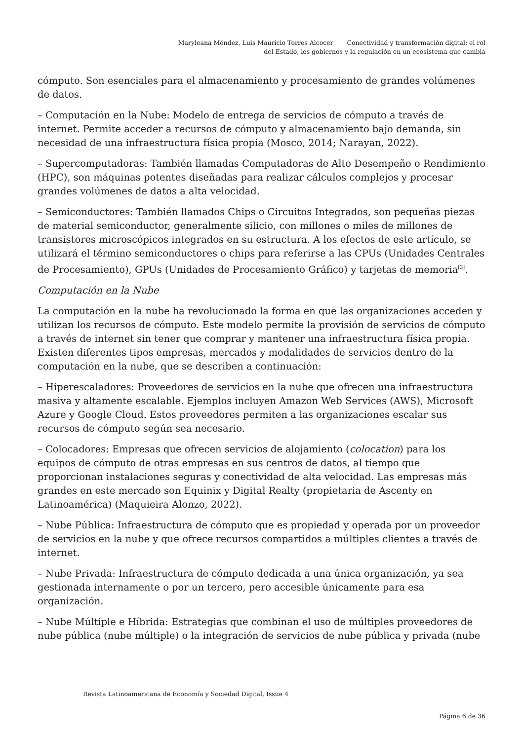Maryleana Méndez, Luis Mauricio Torres Alcocer Conectividad y transformación digital: el rol
del Estado, los gobiernos y la regulación en un ecosistema que cambia
cómputo. Son esenciales para el almacenamiento y procesamiento de grandes volúmenes de datos.
– Computación en la Nube: Modelo de entrega de servicios de cómputo a través de internet. Permite acceder a recursos de cómputo y almacenamiento bajo demanda, sin necesidad de una infraestructura física propia (Mosco, 2014; Narayan, 2022).
– Supercomputadoras: También llamadas Computadoras de Alto Desempeño o Rendimiento (HPC), son máquinas potentes diseñadas para realizar cálculos complejos y procesar grandes volúmenes de datos a alta velocidad.
– Semiconductores: También llamados Chips o Circuitos Integrados, son pequeñas piezas de material semiconductor, generalmente silicio, con millones o miles de millones de transistores microscópicos integrados en su estructura. A los efectos de este artículo, se utilizará el término semiconductores o chips para referirse a las CPUs (Unidades Centrales de Procesamiento), GPUs (Unidades de Procesamiento Gráfico) y tarjetas de memoria<sup>[3]</sup>.
Computación en la Nube
La computación en la nube ha revolucionado la forma en que las organizaciones acceden y utilizan los recursos de cómputo. Este modelo permite la provisión de servicios de cómputo a través de internet sin tener que comprar y mantener una infraestructura física propia. Existen diferentes tipos empresas, mercados y modalidades de servicios dentro de la computación en la nube, que se describen a continuación:
– Hiperescaladores: Proveedores de servicios en la nube que ofrecen una infraestructura masiva y altamente escalable. Ejemplos incluyen Amazon Web Services (AWS), Microsoft Azure y Google Cloud. Estos proveedores permiten a las organizaciones escalar sus recursos de cómputo según sea necesario.
– Colocadores: Empresas que ofrecen servicios de alojamiento (colocation) para los equipos de cómputo de otras empresas en sus centros de datos, al tiempo que proporcionan instalaciones seguras y conectividad de alta velocidad. Las empresas más grandes en este mercado son Equinix y Digital Realty (propietaria de Ascenty en Latinoamérica) (Maquieira Alonzo, 2022).
– Nube Pública: Infraestructura de cómputo que es propiedad y operada por un proveedor de servicios en la nube y que ofrece recursos compartidos a múltiples clientes a través de internet.
– Nube Privada: Infraestructura de cómputo dedicada a una única organización, ya sea gestionada internamente o por un tercero, pero accesible únicamente para esa organización.
– Nube Múltiple e Híbrida: Estrategias que combinan el uso de múltiples proveedores de nube pública (nube múltiple) o la integración de servicios de nube pública y privada (nube
Revista Latinoamericana de Economía y Sociedad Digital, Issue 4
Página 6 de 36